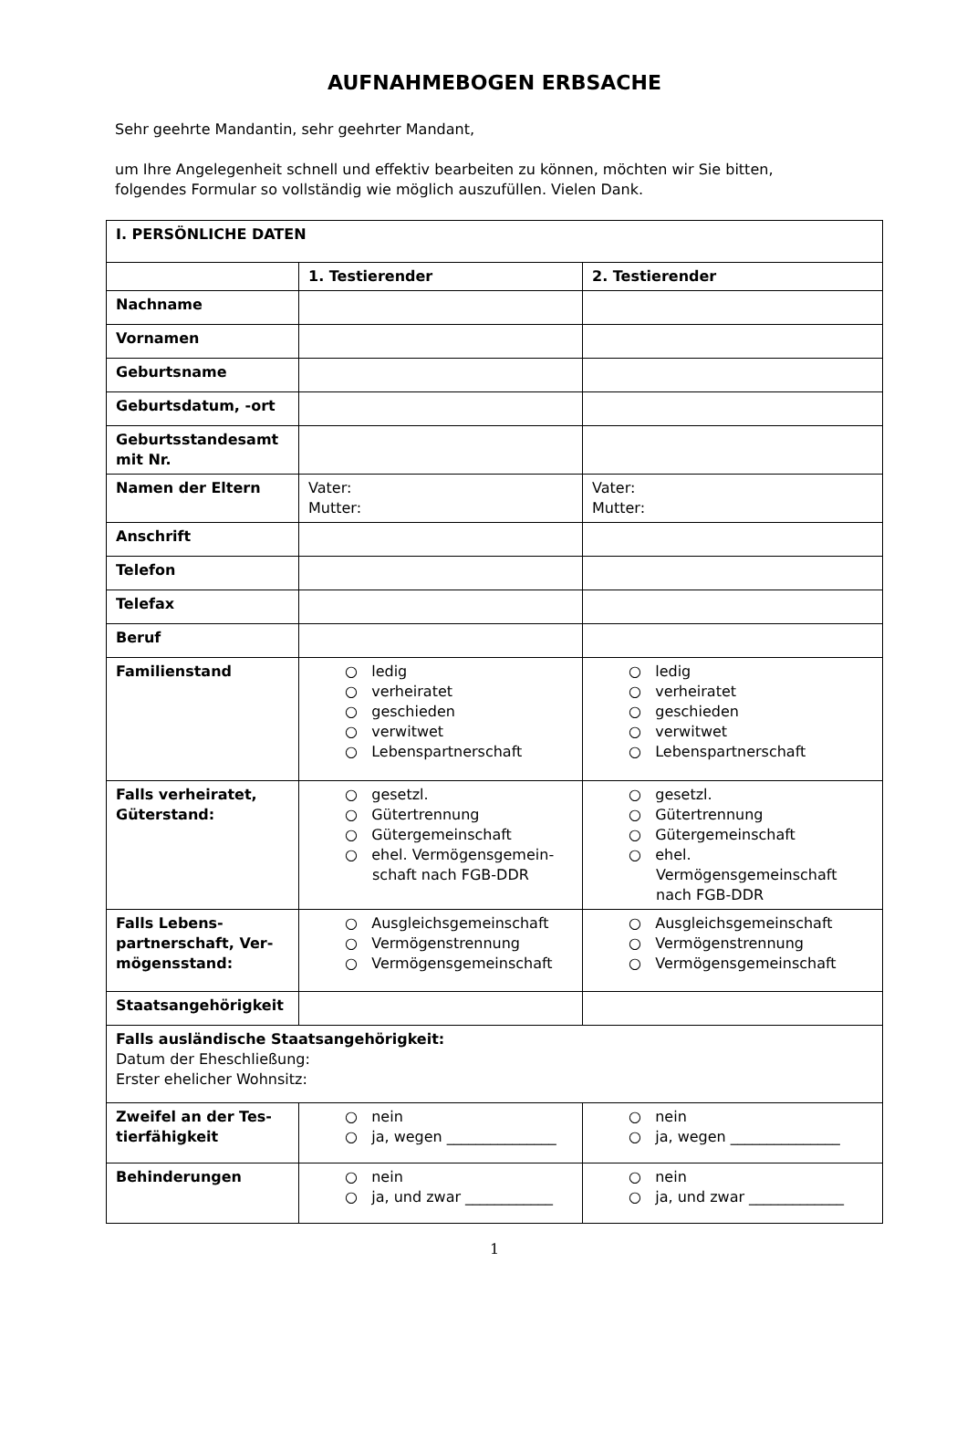AUFNAHMEBOGEN ERBSACHE
Sehr geehrte Mandantin, sehr geehrter Mandant,
um Ihre Angelegenheit schnell und effektiv bearbeiten zu können, möchten wir Sie bitten, folgendes Formular so vollständig wie möglich auszufüllen. Vielen Dank.
| I. PERSÖNLICHE DATEN | | |
| | 1. Testierender | 2. Testierender |
| Nachname | | |
| Vornamen | | |
| Geburtsname | | |
| Geburtsdatum, -ort | | |
| Geburtsstandesamt mit Nr. | | |
| Namen der Eltern | Vater: Mutter: | Vater: Mutter: |
| Anschrift | | |
| Telefon | | |
| Telefax | | |
| Beruf | | |
| Familienstand | ○ ledig ○ verheiratet ○ geschieden ○ verwitwet ○ Lebenspartnerschaft | ○ ledig ○ verheiratet ○ geschieden ○ verwitwet ○ Lebenspartnerschaft |
| Falls verheiratet, Güterstand: | ○ gesetzl. ○ Gütertrennung ○ Gütergemeinschaft ○ ehel. Vermögensgemein-schaft nach FGB-DDR | ○ gesetzl. ○ Gütertrennung ○ Gütergemeinschaft ○ ehel. Vermögensgemeinschaft nach FGB-DDR |
| Falls Lebens-partnerschaft, Ver-mögensstand: | ○ Ausgleichsgemeinschaft ○ Vermögenstrennung ○ Vermögensgemeinschaft | ○ Ausgleichsgemeinschaft ○ Vermögenstrennung ○ Vermögensgemeinschaft |
| Staatsangehörigkeit | | |
| Falls ausländische Staatsangehörigkeit: Datum der Eheschließung: Erster ehelicher Wohnsitz: | | |
| Zweifel an der Tes-tierfähigkeit | ○ nein ○ ja, wegen _______________ | ○ nein ○ ja, wegen _______________ |
| Behinderungen | ○ nein ○ ja, und zwar ____________ | ○ nein ○ ja, und zwar _____________ |
1